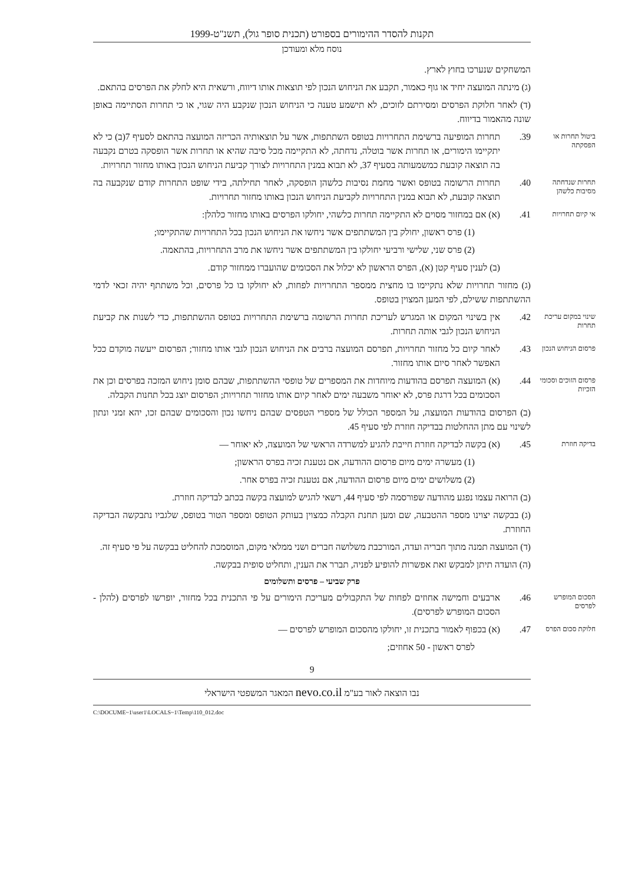תקנות להסדר ההימורים בספורט (תכנית סופר גול), תשנ"ט-1999
נוסח מלא ומעודכן
המשחקים שנערכו בחוץ לארץ.
(ג) מינתה המועצה יחיד או גוף כאמור, תקבע את הניחוש הנכון לפי תוצאות אותו דיווח, ורשאית היא לחלק את הפרסים בהתאם.
(ד) לאחר חלוקת הפרסים ומסירתם לזוכים, לא תישמע טענה כי הניחוש הנכון שנקבע היה שגוי, או כי תחרות הסתיימה באופן שונה מהאמור בדיווח.
ביטול תחרות או הפסקתה
39. תחרות המופיעה ברשימת התחרויות בטופס השתתפות, אשר על תוצאותיה הכריזה המועצה בהתאם לסעיף 7(ב) כי לא יתקיימו הימורים, או תחרות אשר בוטלה, נדחתה, לא התקיימה מכל סיבה שהיא או תחרות אשר הופסקה בטרם נקבעה בה תוצאה קובעת כמשמעותה בסעיף 37, לא תבוא במנין התחרויות לצורך קביעת הניחוש הנכון באותו מחזור תחרויות.
תחרות שנדחתה מסיבות כלשהן
40. תחרות הרשומה בטופס ואשר מחמת נסיבות כלשהן הופסקה, לאחר תחילתה, בידי שופט התחרות קודם שנקבעה בה תוצאה קובעת, לא תבוא במנין התחרויות לקביעת הניחוש הנכון באותו מחזור תחרויות.
אי קיום תחרויות
41. (א) אם במחזור מסוים לא התקיימה תחרות כלשהי, יחולקו הפרסים באותו מחזור כלהלן:
(1) פרס ראשון, יחולק בין המשתתפים אשר ניחשו את הניחוש הנכון בכל התחרויות שהתקיימו;
(2) פרס שני, שלישי ורביעי יחולקו בין המשתתפים אשר ניחשו את מרב התחרויות, בהתאמה.
(ב) לענין סעיף קטן (א), הפרס הראשון לא יכלול את הסכומים שהועברו ממחזור קודם.
(ג) מחזור תחרויות שלא נתקיימו בו מחצית ממספר התחרויות לפחות, לא יחולקו בו כל פרסים, וכל משתתף יהיה זכאי לדמי ההשתתפות ששילם, לפי המען המצוין בטופס.
שינוי במקום עריכת תחרות
42. אין בשינוי המקום או המגרש לעריכת תחרות הרשומה ברשימת התחרויות בטופס ההשתתפות, כדי לשנות את קביעת הניחוש הנכון לגבי אותה תחרות.
פרסום הניחוש הנכון
43. לאחר קיום כל מחזור תחרויות, תפרסם המועצה ברבים את הניחוש הנכון לגבי אותו מחזור; הפרסום ייעשה מוקדם ככל האפשר לאחר סיום אותו מחזור.
פרסום הזוכים וסכומי הזכיות
44. (א) המועצה תפרסם בהודעות מיוחדות את המספרים של טופסי ההשתתפות, שבהם סומן ניחוש המזכה בפרסים וכן את הסכומים בכל דרגת פרס, לא יאוחר משבעה ימים לאחר קיום אותו מחזור תחרויות; הפרסום יוצג בכל תחנות הקבלה.
(ב) הפרסום בהודעות המועצה, על המספר הכולל של מספרי הטפסים שבהם ניחשו נכון והסכומים שבהם זכו, יהא זמני ונתון לשינוי עם מתן ההחלטות בבדיקה חוזרת לפי סעיף 45.
בדיקה חוזרת
45. (א) בקשה לבדיקה חוזרת חייבת להגיע למשרדה הראשי של המועצה, לא יאוחר —
(1) מעשרה ימים מיום פרסום ההודעה, אם נטענת זכיה בפרס הראשון;
(2) משלושים ימים מיום פרסום ההודעה, אם נטענת זכיה בפרס אחר.
(ב) הרואה עצמו נפגע מהודעה שפורסמה לפי סעיף 44, רשאי להגיש למועצה בקשה בכתב לבדיקה חוזרת.
(ג) בבקשה יצוינו מספר ההטבעה, שם ומען תחנת הקבלה כמצוין בעותק הטופס ומספר הטור בטופס, שלגביו נתבקשה הבדיקה החוזרת.
(ד) המועצה תמנה מתוך חבריה ועדה, המורכבת משלושה חברים ושני ממלאי מקום, המוסמכת להחליט בבקשה על פי סעיף זה.
(ה) הועדה תיתן למבקש זאת אפשרות להופיע לפניה, תברר את הענין, ותחליט סופית בבקשה.
פרק שביעי – פרסים ותשלומים
הסכום המופרש לפרסים
46. ארבעים וחמישה אחוזים לפחות של התקבולים מעריכת הימורים על פי התכנית בכל מחזור, יופרשו לפרסים (להלן - הסכום המופרש לפרסים).
חלוקת סכום הפרס
47. (א) בכפוף לאמור בתכנית זו, יחולקו מהסכום המופרש לפרסים —
לפרס ראשון - 50 אחוזים;
9
נבו הוצאה לאור בע"מ nevo.co.il המאגר המשפטי הישראלי
C:\DOCUME~1\user1\LOCALS~1\Temp\110_012.doc